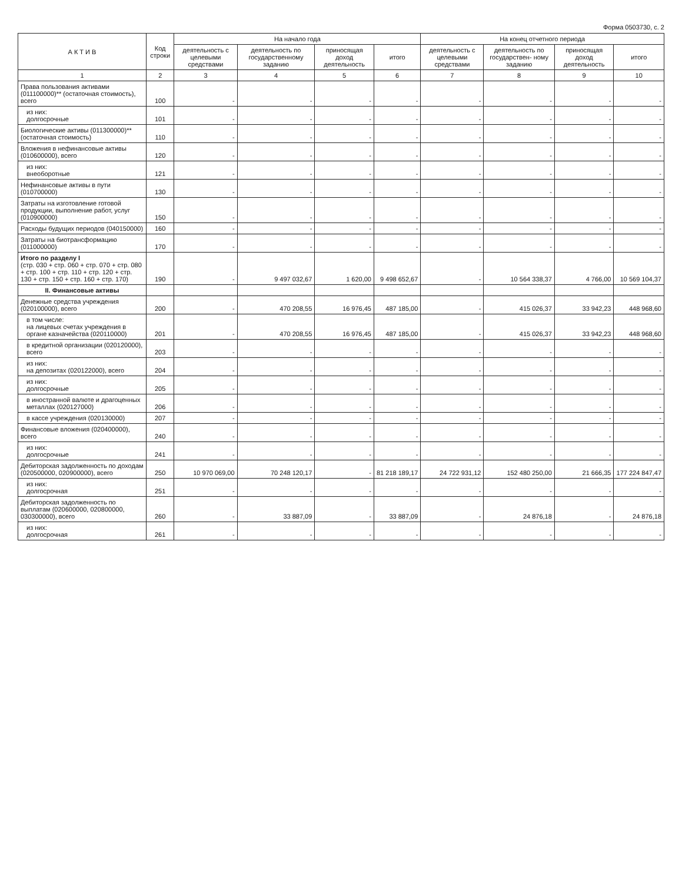Форма 0503730, с. 2
| А К Т И В | Код строки | На начало года | | | | На конец отчетного периода | | | |
| --- | --- | --- | --- | --- | --- | --- | --- | --- | --- |
| | | деятельность с целевыми средствами | деятельность по государственному заданию | приносящая доход деятельность | итого | деятельность с целевыми средствами | деятельность по государствен- ному заданию | приносящая доход деятельность | итого |
| 1 | 2 | 3 | 4 | 5 | 6 | 7 | 8 | 9 | 10 |
| Права пользования активами (011100000)** (остаточная стоимость), всего | 100 | - | - | - | - | - | - | - | - |
| из них: долгосрочные | 101 | - | - | - | - | - | - | - | - |
| Биологические активы (011300000)** (остаточная стоимость) | 110 | - | - | - | - | - | - | - | - |
| Вложения в нефинансовые активы (010600000), всего | 120 | - | - | - | - | - | - | - | - |
| из них: внеоборотные | 121 | - | - | - | - | - | - | - | - |
| Нефинансовые активы в пути (010700000) | 130 | - | - | - | - | - | - | - | - |
| Затраты на изготовление готовой продукции, выполнение работ, услуг (010900000) | 150 | - | - | - | - | - | - | - | - |
| Расходы будущих периодов (040150000) | 160 | - | - | - | - | - | - | - | - |
| Затраты на биотрансформацию (011000000) | 170 | - | - | - | - | - | - | - | - |
| Итого по разделу I (стр. 030 + стр. 060 + стр. 070 + стр. 080 + стр. 100 + стр. 110 + стр. 120 + стр. 130 + стр. 150 + стр. 160 + стр. 170) | 190 | - | 9 497 032,67 | 1 620,00 | 9 498 652,67 | - | 10 564 338,37 | 4 766,00 | 10 569 104,37 |
| II. Финансовые активы | | | | | | | | | |
| Денежные средства учреждения (020100000), всего | 200 | - | 470 208,55 | 16 976,45 | 487 185,00 | - | 415 026,37 | 33 942,23 | 448 968,60 |
| в том числе: на лицевых счетах учреждения в органе казначейства (020110000) | 201 | - | 470 208,55 | 16 976,45 | 487 185,00 | - | 415 026,37 | 33 942,23 | 448 968,60 |
| в кредитной организации (020120000), всего | 203 | - | - | - | - | - | - | - | - |
| из них: на депозитах (020122000), всего | 204 | - | - | - | - | - | - | - | - |
| из них: долгосрочные | 205 | - | - | - | - | - | - | - | - |
| в иностранной валюте и драгоценных металлах (020127000) | 206 | - | - | - | - | - | - | - | - |
| в кассе учреждения (020130000) | 207 | - | - | - | - | - | - | - | - |
| Финансовые вложения (020400000), всего | 240 | - | - | - | - | - | - | - | - |
| из них: долгосрочные | 241 | - | - | - | - | - | - | - | - |
| Дебиторская задолженность по доходам (020500000, 020900000), всего | 250 | 10 970 069,00 | 70 248 120,17 | - | 81 218 189,17 | 24 722 931,12 | 152 480 250,00 | 21 666,35 | 177 224 847,47 |
| из них: долгосрочная | 251 | - | - | - | - | - | - | - | - |
| Дебиторская задолженность по выплатам (020600000, 020800000, 030300000), всего | 260 | - | 33 887,09 | - | 33 887,09 | - | 24 876,18 | - | 24 876,18 |
| из них: долгосрочная | 261 | - | - | - | - | - | - | - | - |